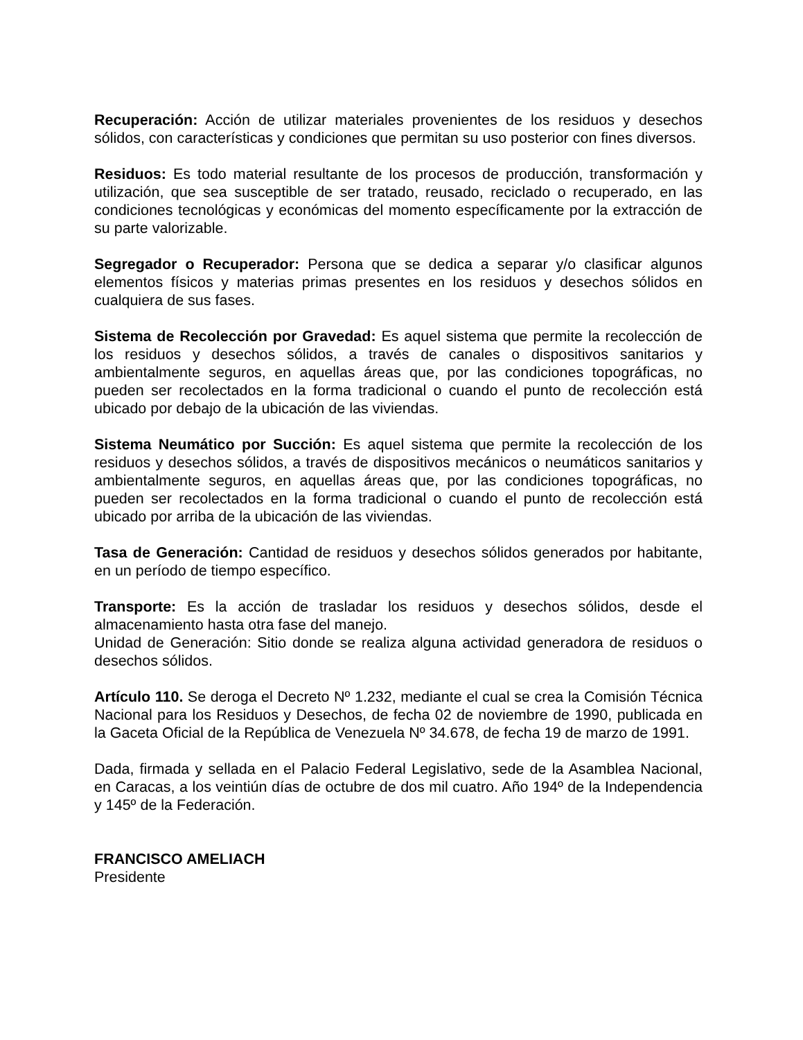Recuperación: Acción de utilizar materiales provenientes de los residuos y desechos sólidos, con características y condiciones que permitan su uso posterior con fines diversos.
Residuos: Es todo material resultante de los procesos de producción, transformación y utilización, que sea susceptible de ser tratado, reusado, reciclado o recuperado, en las condiciones tecnológicas y económicas del momento específicamente por la extracción de su parte valorizable.
Segregador o Recuperador: Persona que se dedica a separar y/o clasificar algunos elementos físicos y materias primas presentes en los residuos y desechos sólidos en cualquiera de sus fases.
Sistema de Recolección por Gravedad: Es aquel sistema que permite la recolección de los residuos y desechos sólidos, a través de canales o dispositivos sanitarios y ambientalmente seguros, en aquellas áreas que, por las condiciones topográficas, no pueden ser recolectados en la forma tradicional o cuando el punto de recolección está ubicado por debajo de la ubicación de las viviendas.
Sistema Neumático por Succión: Es aquel sistema que permite la recolección de los residuos y desechos sólidos, a través de dispositivos mecánicos o neumáticos sanitarios y ambientalmente seguros, en aquellas áreas que, por las condiciones topográficas, no pueden ser recolectados en la forma tradicional o cuando el punto de recolección está ubicado por arriba de la ubicación de las viviendas.
Tasa de Generación: Cantidad de residuos y desechos sólidos generados por habitante, en un período de tiempo específico.
Transporte: Es la acción de trasladar los residuos y desechos sólidos, desde el almacenamiento hasta otra fase del manejo.
Unidad de Generación: Sitio donde se realiza alguna actividad generadora de residuos o desechos sólidos.
Artículo 110. Se deroga el Decreto Nº 1.232, mediante el cual se crea la Comisión Técnica Nacional para los Residuos y Desechos, de fecha 02 de noviembre de 1990, publicada en la Gaceta Oficial de la República de Venezuela Nº 34.678, de fecha 19 de marzo de 1991.
Dada, firmada y sellada en el Palacio Federal Legislativo, sede de la Asamblea Nacional, en Caracas, a los veintiún días de octubre de dos mil cuatro. Año 194º de la Independencia y 145º de la Federación.
FRANCISCO AMELIACH
Presidente